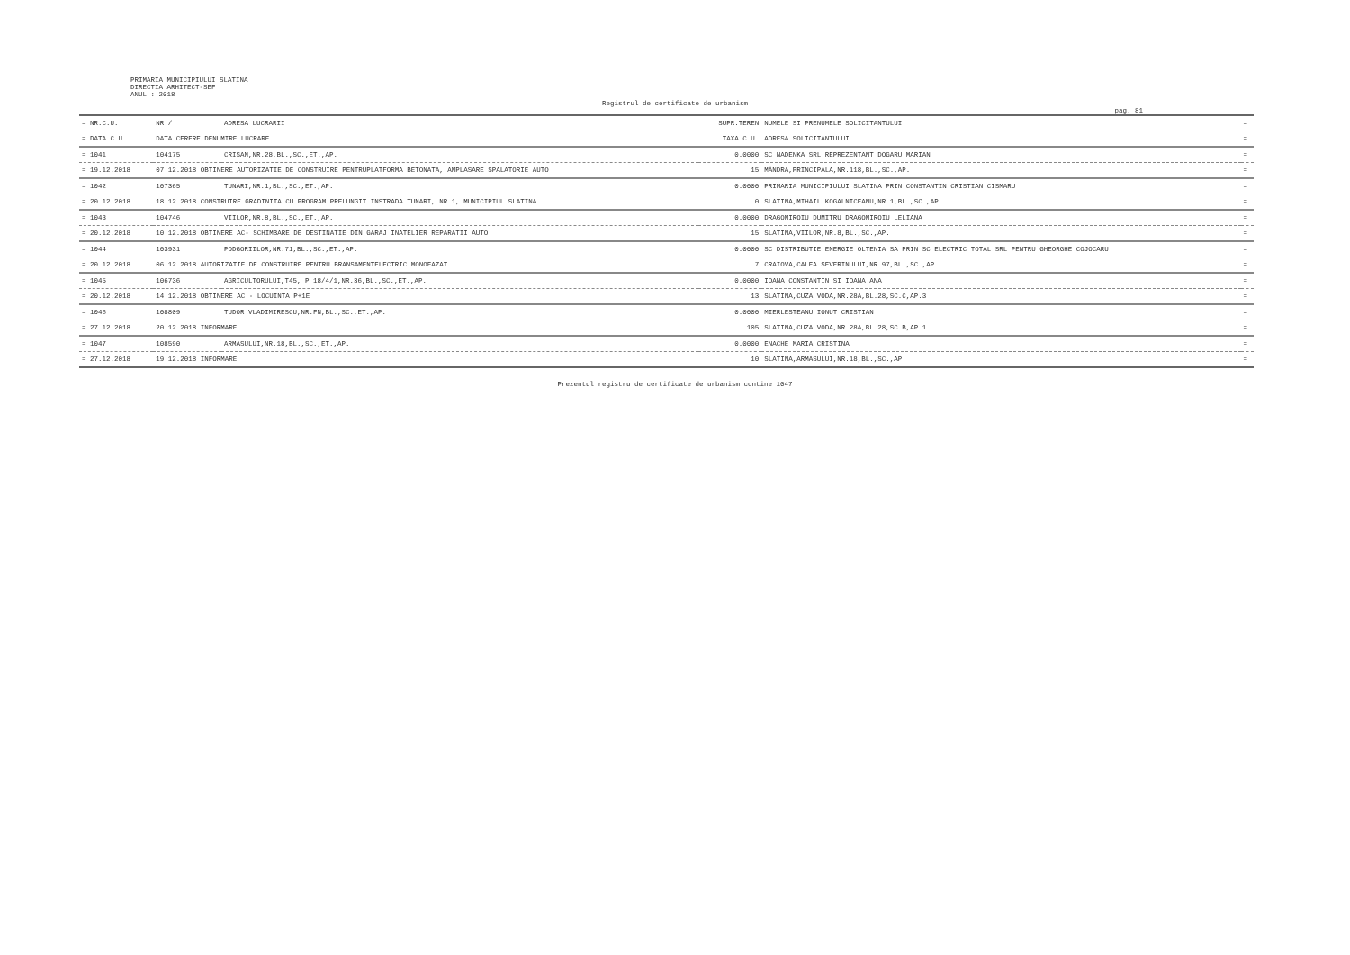PRIMARIA MUNICIPIULUI SLATINA
DIRECTIA ARHITECT-SEF
ANUL : 2018
Registrul de certificate de urbanism
pag. 81
| = NR.C.U. | NR./ | ADRESA LUCRARII | SUPR.TEREN | NUMELE SI PRENUMELE SOLICITANTULUI | = |
| --- | --- | --- | --- | --- | --- |
| = DATA C.U. | DATA CERERE DENUMIRE LUCRARE | | TAXA C.U. | ADRESA SOLICITANTULUI | = |
| = 1041 | 104175 | CRISAN,NR.28,BL.,SC.,ET.,AP. | 0.0000 | SC NADENKA SRL REPREZENTANT DOGARU MARIAN | = |
| = 19.12.2018 | 07.12.2018 OBTINERE AUTORIZATIE DE CONSTRUIRE PENTRUPLATFORMA BETONATA, AMPLASARE SPALATORIE AUTO | | 15 | MÂNDRA,PRINCIPALA,NR.118,BL.,SC.,AP. | = |
| = 1042 | 107365 | TUNARI,NR.1,BL.,SC.,ET.,AP. | 0.0000 | PRIMARIA MUNICIPIULUI SLATINA PRIN CONSTANTIN CRISTIAN CISMARU | = |
| = 20.12.2018 | 18.12.2018 CONSTRUIRE GRADINITA CU PROGRAM PRELUNGIT INSTRADA TUNARI, NR.1, MUNICIPIUL SLATINA | | 0 | SLATINA,MIHAIL KOGALNICEANU,NR.1,BL.,SC.,AP. | = |
| = 1043 | 104746 | VIILOR,NR.8,BL.,SC.,ET.,AP. | 0.0000 | DRAGOMIROIU DUMITRU DRAGOMIROIU LELIANA | = |
| = 20.12.2018 | 10.12.2018 OBTINERE AC- SCHIMBARE DE DESTINATIE DIN GARAJ INATELIER REPARATII AUTO | | 15 | SLATINA,VIILOR,NR.8,BL.,SC.,AP. | = |
| = 1044 | 103931 | PODGORIILOR,NR.71,BL.,SC.,ET.,AP. | 0.0000 | SC DISTRIBUTIE ENERGIE OLTENIA SA PRIN SC ELECTRIC TOTAL SRL PENTRU GHEORGHE COJOCARU | = |
| = 20.12.2018 | 06.12.2018 AUTORIZATIE DE CONSTRUIRE PENTRU BRANSAMENTELECTRIC MONOFAZAT | | 7 | CRAIOVA,CALEA SEVERINULUI,NR.97,BL.,SC.,AP. | = |
| = 1045 | 106736 | AGRICULTORULUI,T45, P 18/4/1,NR.36,BL.,SC.,ET.,AP. | 0.0000 | IOANA CONSTANTIN SI IOANA ANA | = |
| = 20.12.2018 | 14.12.2018 OBTINERE AC - LOCUINTA P+1E | | 13 | SLATINA,CUZA VODA,NR.28A,BL.28,SC.C,AP.3 | = |
| = 1046 | 108809 | TUDOR VLADIMIRESCU,NR.FN,BL.,SC.,ET.,AP. | 0.0000 | MIERLESTEANU IONUT CRISTIAN | = |
| = 27.12.2018 | 20.12.2018 INFORMARE | | 105 | SLATINA,CUZA VODA,NR.28A,BL.28,SC.B,AP.1 | = |
| = 1047 | 108590 | ARMASULUI,NR.18,BL.,SC.,ET.,AP. | 0.0000 | ENACHE MARIA CRISTINA | = |
| = 27.12.2018 | 19.12.2018 INFORMARE | | 10 | SLATINA,ARMASULUI,NR.18,BL.,SC.,AP. | = |
Prezentul registru de certificate de urbanism contine 1047